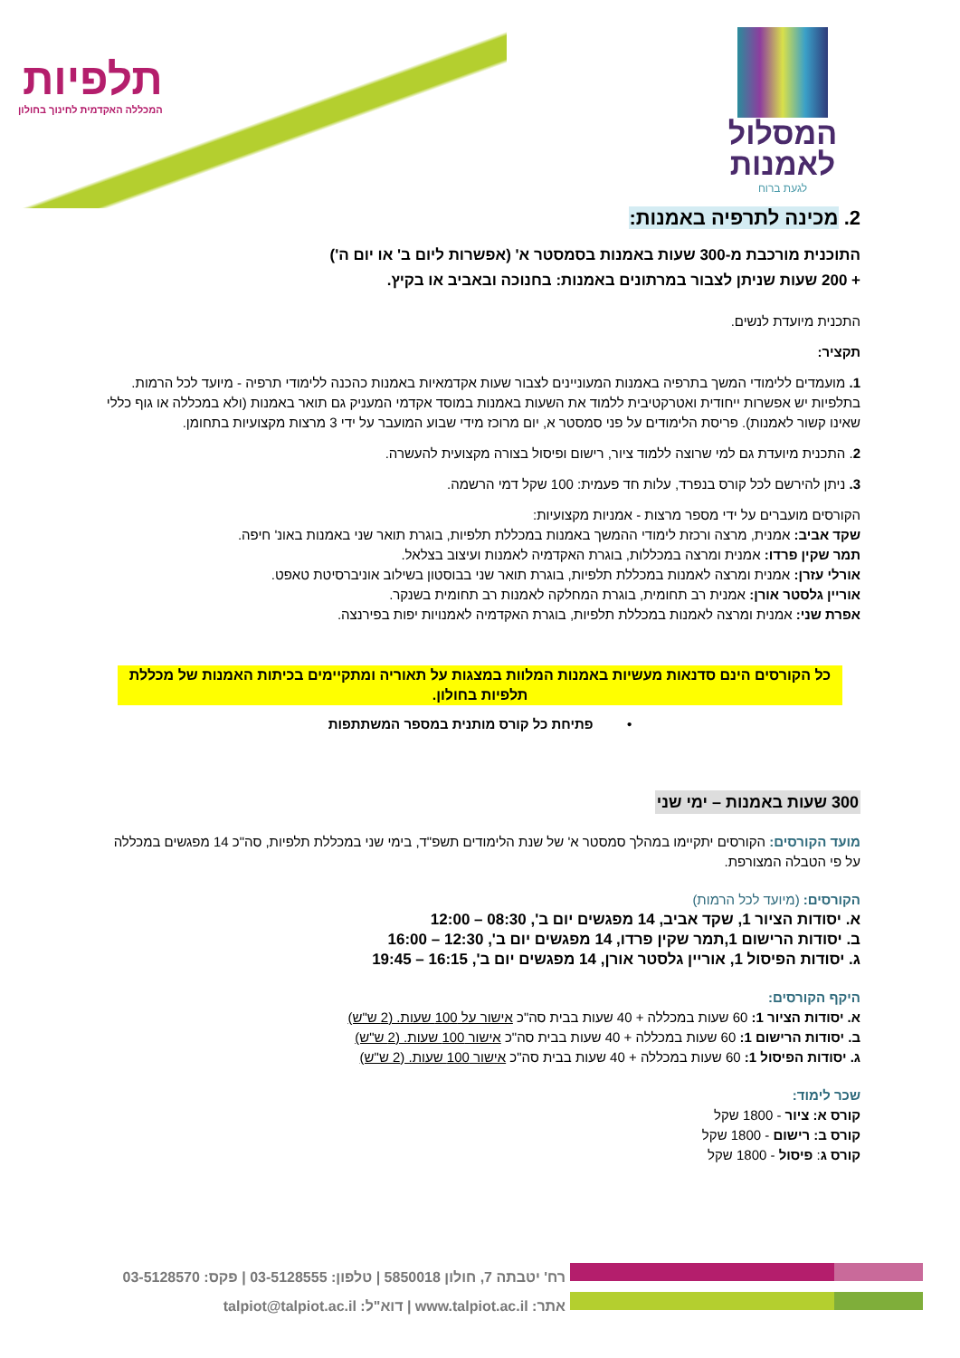תלפיות
המכללה האקדמית לחינוך בחולון
המסלול לאמנות
לגעת ברוח
2. מכינה לתרפיה באמנות:
התוכנית מורכבת מ-300 שעות באמנות בסמסטר א' (אפשרות ליום ב' או יום ה')
+ 200 שעות שניתן לצבור במרתונים באמנות: בחנוכה ובאביב או בקיץ.
התכנית מיועדת לנשים.
תקציר:
1. מועמדים ללימודי המשך בתרפיה באמנות המעוניינים לצבור שעות אקדמאיות באמנות כהכנה ללימודי תרפיה - מיועד לכל הרמות. בתלפיות יש אפשרות ייחודית ואטרקטיבית ללמוד את השעות באמנות במוסד אקדמי המעניק גם תואר באמנות (ולא במכללה או גוף כללי שאינו קשור לאמנות). פריסת הלימודים על פני סמסטר א, יום מרוכז מידי שבוע המועבר על ידי 3 מרצות מקצועיות בתחומן.
2. התכנית מיועדת גם למי שרוצה ללמוד ציור, רישום ופיסול בצורה מקצועית להעשרה.
3. ניתן להירשם לכל קורס בנפרד, עלות חד פעמית: 100 שקל דמי הרשמה.
הקורסים מועברים על ידי מספר מרצות - אמניות מקצועיות:
שקד אביב: אמנית, מרצה ורכזת לימודי ההמשך באמנות במכללת תלפיות, בוגרת תואר שני באמנות באונ' חיפה.
תמר שקין פרדו: אמנית ומרצה במכללות, בוגרת האקדמיה לאמנות ועיצוב בצלאל.
אורלי עזרן: אמנית ומרצה לאמנות במכללת תלפיות, בוגרת תואר שני בבוסטון בשילוב אוניברסיטת טאפט.
אוריין גלסטר אורן: אמנית רב תחומית, בוגרת המחלקה לאמנות רב תחומית בשנקר.
אפרת שני: אמנית ומרצה לאמנות במכללת תלפיות, בוגרת האקדמיה לאמנויות יפות בפירנצה.
כל הקורסים הינם סדנאות מעשיות באמנות המלוות במצגות על תאוריה ומתקיימים בכיתות האמנות של מכללת תלפיות בחולון.
• פתיחת כל קורס מותנית במספר המשתתפות
300 שעות באמנות – ימי שני
מועד הקורסים: הקורסים יתקיימו במהלך סמסטר א' של שנת הלימודים תשפ"ד, בימי שני במכללת תלפיות, סה"כ 14 מפגשים במכללה על פי הטבלה המצורפת.
הקורסים: (מיועד לכל הרמות)
א. יסודות הציור 1, שקד אביב, 14 מפגשים יום ב', 08:30 – 12:00
ב. יסודות הרישום 1,תמר שקין פרדו, 14 מפגשים יום ב', 12:30 – 16:00
ג. יסודות הפיסול 1, אוריין גלסטר אורן, 14 מפגשים יום ב', 16:15 – 19:45
היקף הקורסים:
א. יסודות הציור 1: 60 שעות במכללה + 40 שעות בבית סה"כ אישור על 100 שעות. (2 ש"ש)
ב. יסודות הרישום 1: 60 שעות במכללה + 40 שעות בבית סה"כ אישור 100 שעות. (2 ש"ש)
ג. יסודות הפיסול 1: 60 שעות במכללה + 40 שעות בבית סה"כ אישור 100 שעות. (2 ש"ש)
שכר לימוד:
קורס א: ציור - 1800 שקל
קורס ב: רישום - 1800 שקל
קורס ג: פיסול - 1800 שקל
רח' יטבתה 7, חולון 5850018 | טלפון: 03-5128555 | פקס: 03-5128570
אתר: www.talpiot.ac.il | דוא"ל: talpiot@talpiot.ac.il